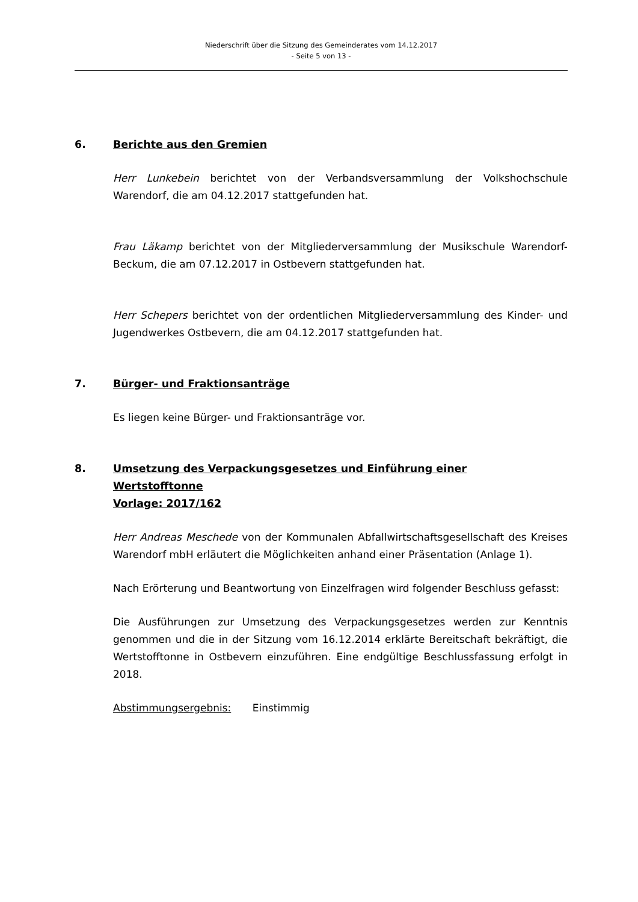Niederschrift über die Sitzung des Gemeinderates vom 14.12.2017
- Seite 5 von 13 -
6. Berichte aus den Gremien
Herr Lunkebein berichtet von der Verbandsversammlung der Volkshochschule Warendorf, die am 04.12.2017 stattgefunden hat.
Frau Läkamp berichtet von der Mitgliederversammlung der Musikschule Warendorf-Beckum, die am 07.12.2017 in Ostbevern stattgefunden hat.
Herr Schepers berichtet von der ordentlichen Mitgliederversammlung des Kinder- und Jugendwerkes Ostbevern, die am 04.12.2017 stattgefunden hat.
7. Bürger- und Fraktionsanträge
Es liegen keine Bürger- und Fraktionsanträge vor.
8. Umsetzung des Verpackungsgesetzes und Einführung einer
Wertstofftonne
Vorlage: 2017/162
Herr Andreas Meschede von der Kommunalen Abfallwirtschaftsgesellschaft des Kreises Warendorf mbH erläutert die Möglichkeiten anhand einer Präsentation (Anlage 1).
Nach Erörterung und Beantwortung von Einzelfragen wird folgender Beschluss gefasst:
Die Ausführungen zur Umsetzung des Verpackungsgesetzes werden zur Kenntnis genommen und die in der Sitzung vom 16.12.2014 erklärte Bereitschaft bekräftigt, die Wertstofftonne in Ostbevern einzuführen. Eine endgültige Beschlussfassung erfolgt in 2018.
Abstimmungsergebnis: Einstimmig